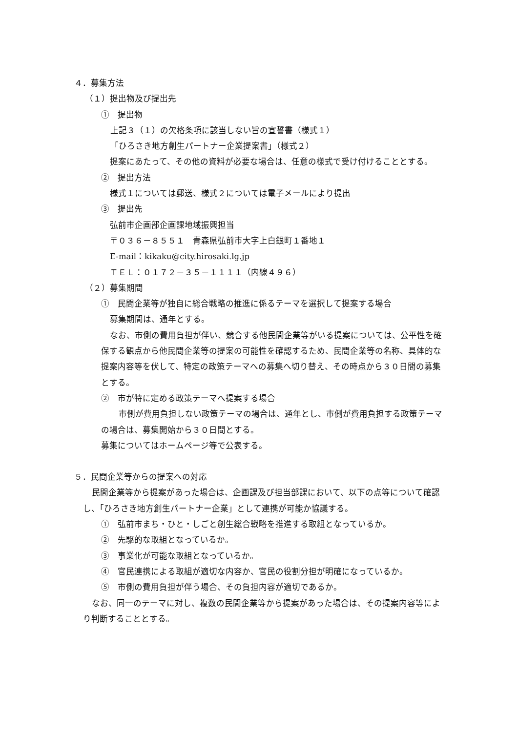４．募集方法
（１）提出物及び提出先
①　提出物
上記３（１）の欠格条項に該当しない旨の宣誓書（様式１）
「ひろさき地方創生パートナー企業提案書」（様式２）
提案にあたって、その他の資料が必要な場合は、任意の様式で受け付けることとする。
②　提出方法
様式１については郵送、様式２については電子メールにより提出
③　提出先
弘前市企画部企画課地域振興担当
〒０３６－８５５１　青森県弘前市大字上白銀町１番地１
E-mail：kikaku@city.hirosaki.lg.jp
ＴＥＬ：０１７２－３５－１１１１（内線４９６）
（２）募集期間
①　民間企業等が独自に総合戦略の推進に係るテーマを選択して提案する場合
募集期間は、通年とする。
なお、市側の費用負担が伴い、競合する他民間企業等がいる提案については、公平性を確保する観点から他民間企業等の提案の可能性を確認するため、民間企業等の名称、具体的な提案内容等を伏して、特定の政策テーマへの募集へ切り替え、その時点から３０日間の募集とする。
②　市が特に定める政策テーマへ提案する場合
市側が費用負担しない政策テーマの場合は、通年とし、市側が費用負担する政策テーマの場合は、募集開始から３０日間とする。
募集についてはホームページ等で公表する。
５．民間企業等からの提案への対応
民間企業等から提案があった場合は、企画課及び担当部課において、以下の点等について確認し、「ひろさき地方創生パートナー企業」として連携が可能か協議する。
①　弘前市まち・ひと・しごと創生総合戦略を推進する取組となっているか。
②　先駆的な取組となっているか。
③　事業化が可能な取組となっているか。
④　官民連携による取組が適切な内容か、官民の役割分担が明確になっているか。
⑤　市側の費用負担が伴う場合、その負担内容が適切であるか。
なお、同一のテーマに対し、複数の民間企業等から提案があった場合は、その提案内容等により判断することとする。